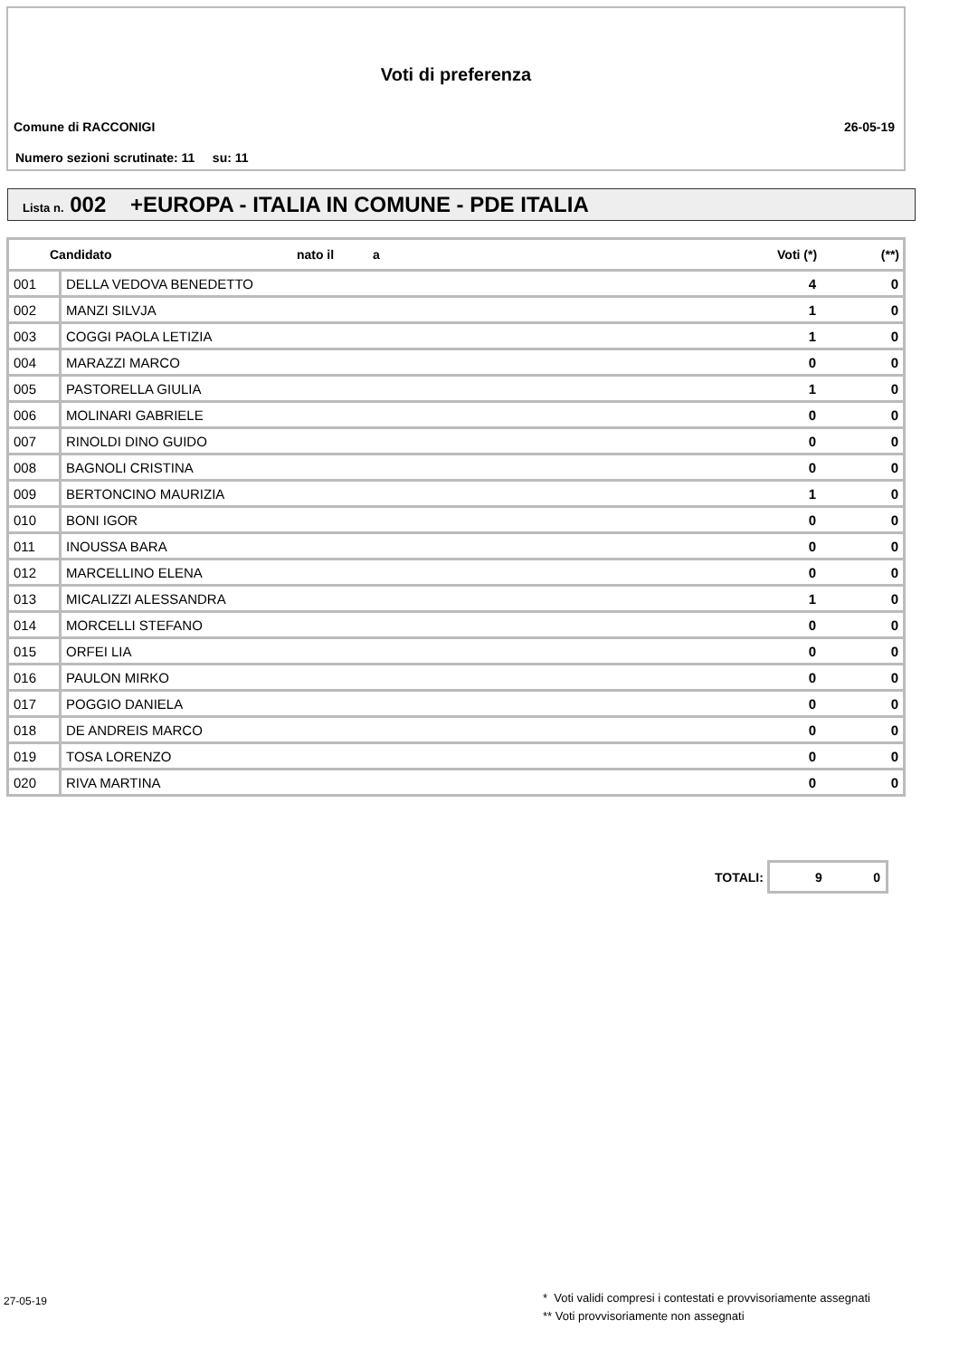Voti di preferenza
Comune di RACCONIGI 26-05-19
Numero sezioni scrutinate: 11 su: 11
Lista n. 002 +EUROPA - ITALIA IN COMUNE - PDE ITALIA
| Candidato | | nato il a | Voti (*) | (**) |
| --- | --- | --- | --- | --- |
| 001 | DELLA VEDOVA BENEDETTO | | 4 | 0 |
| 002 | MANZI SILVJA | | 1 | 0 |
| 003 | COGGI PAOLA LETIZIA | | 1 | 0 |
| 004 | MARAZZI MARCO | | 0 | 0 |
| 005 | PASTORELLA GIULIA | | 1 | 0 |
| 006 | MOLINARI GABRIELE | | 0 | 0 |
| 007 | RINOLDI DINO GUIDO | | 0 | 0 |
| 008 | BAGNOLI CRISTINA | | 0 | 0 |
| 009 | BERTONCINO MAURIZIA | | 1 | 0 |
| 010 | BONI IGOR | | 0 | 0 |
| 011 | INOUSSA BARA | | 0 | 0 |
| 012 | MARCELLINO ELENA | | 0 | 0 |
| 013 | MICALIZZI ALESSANDRA | | 1 | 0 |
| 014 | MORCELLI STEFANO | | 0 | 0 |
| 015 | ORFEI LIA | | 0 | 0 |
| 016 | PAULON MIRKO | | 0 | 0 |
| 017 | POGGIO DANIELA | | 0 | 0 |
| 018 | DE ANDREIS MARCO | | 0 | 0 |
| 019 | TOSA LORENZO | | 0 | 0 |
| 020 | RIVA MARTINA | | 0 | 0 |
TOTALI:
9 0
27-05-19
* Voti validi compresi i contestati e provvisoriamente assegnati
** Voti provvisoriamente non assegnati